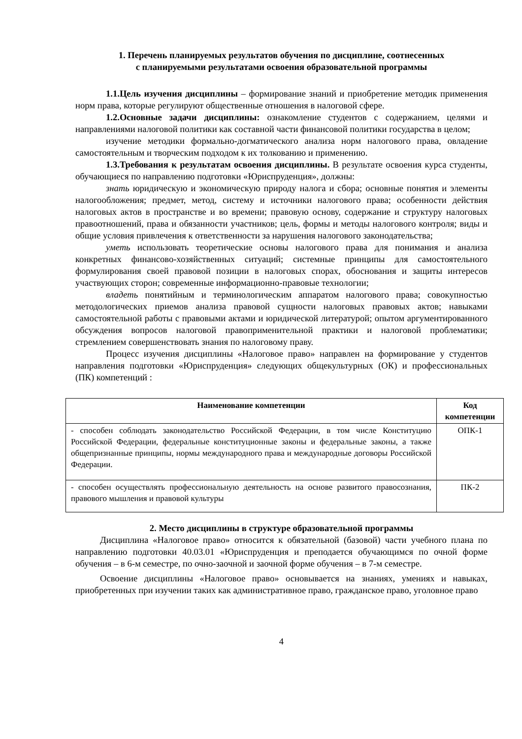1. Перечень планируемых результатов обучения по дисциплине, соотнесенных
с планируемыми результатами освоения образовательной программы
1.1.Цель изучения дисциплины – формирование знаний и приобретение методик применения норм права, которые регулируют общественные отношения в налоговой сфере.
1.2.Основные задачи дисциплины: ознакомление студентов с содержанием, целями и направлениями налоговой политики как составной части финансовой политики государства в целом;
изучение методики формально-догматического анализа норм налогового права, овладение самостоятельным и творческим подходом к их толкованию и применению.
1.3.Требования к результатам освоения дисциплины. В результате освоения курса студенты, обучающиеся по направлению подготовки «Юриспруденция», должны:
знать юридическую и экономическую природу налога и сбора; основные понятия и элементы налогообложения; предмет, метод, систему и источники налогового права; особенности действия налоговых актов в пространстве и во времени; правовую основу, содержание и структуру налоговых правоотношений, права и обязанности участников; цель, формы и методы налогового контроля; виды и общие условия привлечения к ответственности за нарушения налогового законодательства;
уметь использовать теоретические основы налогового права для понимания и анализа конкретных финансово-хозяйственных ситуаций; системные принципы для самостоятельного формулирования своей правовой позиции в налоговых спорах, обоснования и защиты интересов участвующих сторон; современные информационно-правовые технологии;
владеть понятийным и терминологическим аппаратом налогового права; совокупностью методологических приемов анализа правовой сущности налоговых правовых актов; навыками самостоятельной работы с правовыми актами и юридической литературой; опытом аргументированного обсуждения вопросов налоговой правоприменительной практики и налоговой проблематики; стремлением совершенствовать знания по налоговому праву.
Процесс изучения дисциплины «Налоговое право» направлен на формирование у студентов направления подготовки «Юриспруденция» следующих общекультурных (ОК) и профессиональных (ПК) компетенций :
| Наименование компетенции | Код компетенции |
| --- | --- |
| - способен соблюдать законодательство Российской Федерации, в том числе Конституцию Российской Федерации, федеральные конституционные законы и федеральные законы, а также общепризнанные принципы, нормы международного права и международные договоры Российской Федерации. | ОПК-1 |
| - способен осуществлять профессиональную деятельность на основе развитого правосознания, правового мышления и правовой культуры | ПК-2 |
2. Место дисциплины в структуре образовательной программы
Дисциплина «Налоговое право» относится к обязательной (базовой) части учебного плана по направлению подготовки 40.03.01 «Юриспруденция и преподается обучающимся по очной форме обучения – в 6-м семестре, по очно-заочной и заочной форме обучения – в 7-м семестре.
Освоение дисциплины «Налоговое право» основывается на знаниях, умениях и навыках, приобретенных при изучении таких как административное право, гражданское право, уголовное право
4